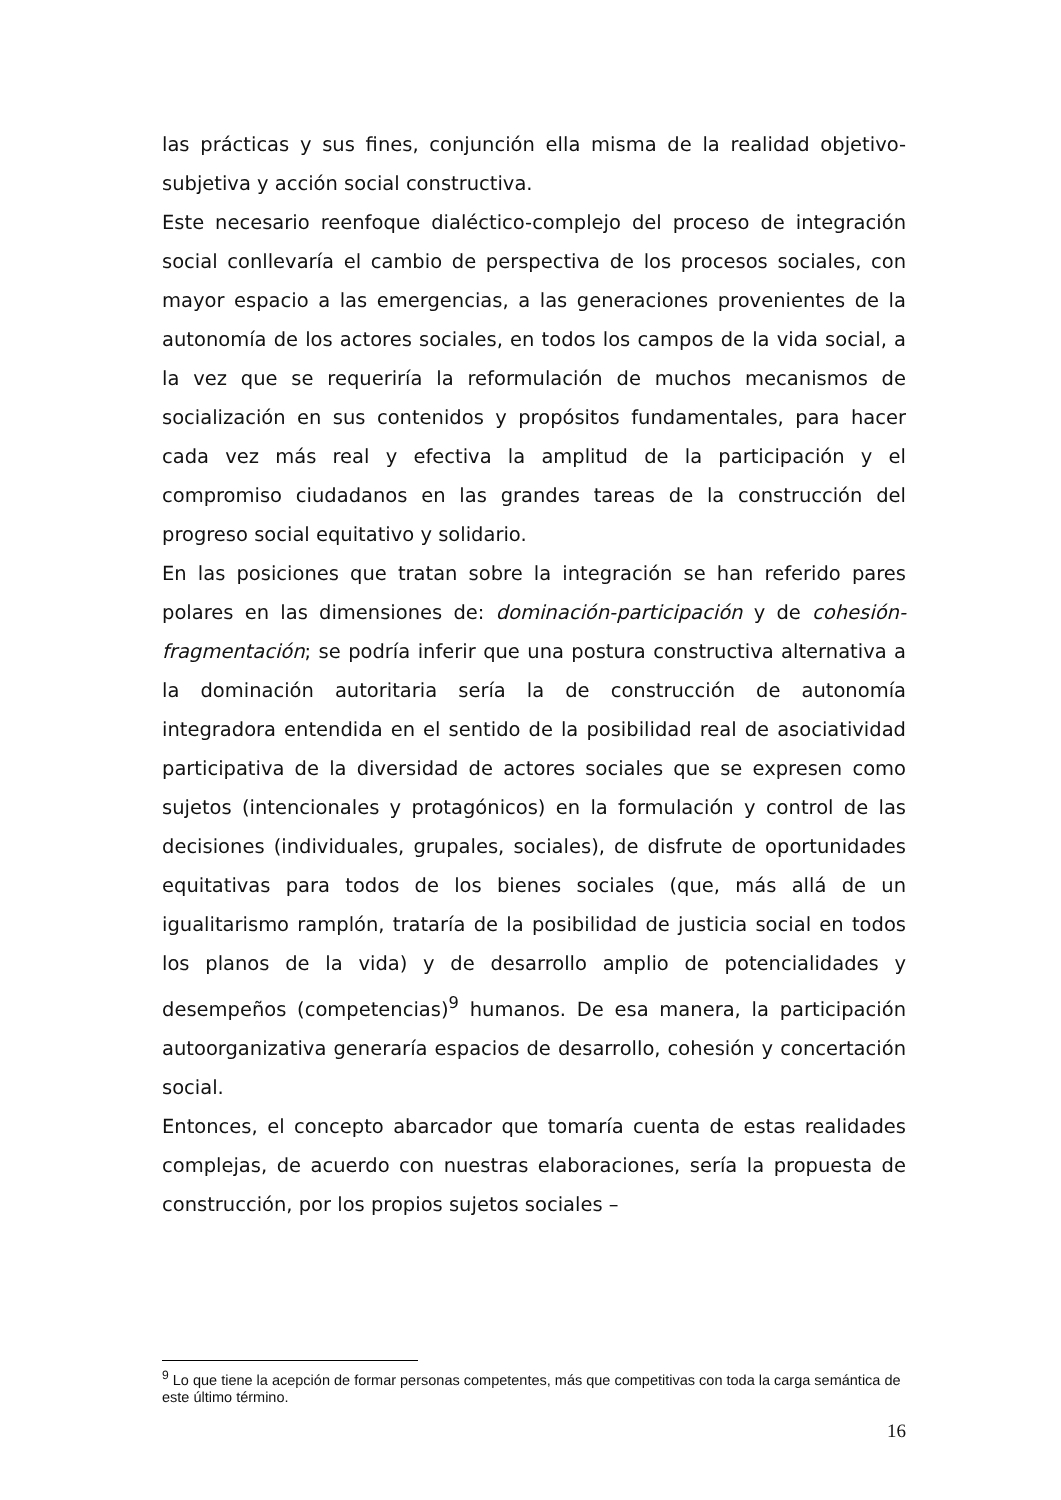las prácticas y sus fines, conjunción ella misma de la realidad objetivo-subjetiva y acción social constructiva.
Este necesario reenfoque dialéctico-complejo del proceso de integración social conllevaría el cambio de perspectiva de los procesos sociales, con mayor espacio a las emergencias, a las generaciones provenientes de la autonomía de los actores sociales, en todos los campos de la vida social, a la vez que se requeriría la reformulación de muchos mecanismos de socialización en sus contenidos y propósitos fundamentales, para hacer cada vez más real y efectiva la amplitud de la participación y el compromiso ciudadanos en las grandes tareas de la construcción del progreso social equitativo y solidario.
En las posiciones que tratan sobre la integración se han referido pares polares en las dimensiones de: dominación-participación y de cohesión-fragmentación; se podría inferir que una postura constructiva alternativa a la dominación autoritaria sería la de construcción de autonomía integradora entendida en el sentido de la posibilidad real de asociatividad participativa de la diversidad de actores sociales que se expresen como sujetos (intencionales y protagónicos) en la formulación y control de las decisiones (individuales, grupales, sociales), de disfrute de oportunidades equitativas para todos de los bienes sociales (que, más allá de un igualitarismo ramplón, trataría de la posibilidad de justicia social en todos los planos de la vida) y de desarrollo amplio de potencialidades y desempeños (competencias)<sup>9</sup> humanos. De esa manera, la participación autoorganizativa generaría espacios de desarrollo, cohesión y concertación social.
Entonces, el concepto abarcador que tomaría cuenta de estas realidades complejas, de acuerdo con nuestras elaboraciones, sería la propuesta de construcción, por los propios sujetos sociales –
<sup>9</sup> Lo que tiene la acepción de formar personas competentes, más que competitivas con toda la carga semántica de este último término.
16